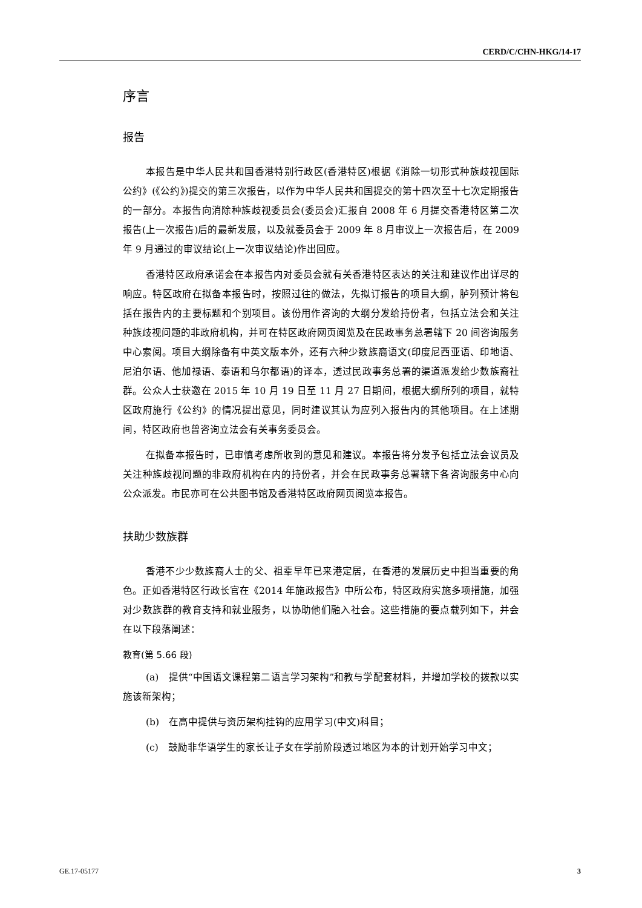CERD/C/CHN-HKG/14-17
序言
报告
本报告是中华人民共和国香港特别行政区(香港特区)根据《消除一切形式种族歧视国际公约》(《公约》)提交的第三次报告，以作为中华人民共和国提交的第十四次至十七次定期报告的一部分。本报告向消除种族歧视委员会(委员会)汇报自 2008 年 6 月提交香港特区第二次报告(上一次报告)后的最新发展，以及就委员会于 2009 年 8 月审议上一次报告后，在 2009 年 9 月通过的审议结论(上一次审议结论)作出回应。
香港特区政府承诺会在本报告内对委员会就有关香港特区表达的关注和建议作出详尽的响应。特区政府在拟备本报告时，按照过往的做法，先拟订报告的项目大纲，胪列预计将包括在报告内的主要标题和个别项目。该份用作咨询的大纲分发给持份者，包括立法会和关注种族歧视问题的非政府机构，并可在特区政府网页阅览及在民政事务总署辖下 20 间咨询服务中心索阅。项目大纲除备有中英文版本外，还有六种少数族裔语文(印度尼西亚语、印地语、尼泊尔语、他加禄语、泰语和乌尔都语)的译本，透过民政事务总署的渠道派发给少数族裔社群。公众人士获邀在 2015 年 10 月 19 日至 11 月 27 日期间，根据大纲所列的项目，就特区政府施行《公约》的情况提出意见，同时建议其认为应列入报告内的其他项目。在上述期间，特区政府也曾咨询立法会有关事务委员会。
在拟备本报告时，已审慎考虑所收到的意见和建议。本报告将分发予包括立法会议员及关注种族歧视问题的非政府机构在内的持份者，并会在民政事务总署辖下各咨询服务中心向公众派发。市民亦可在公共图书馆及香港特区政府网页阅览本报告。
扶助少数族群
香港不少少数族裔人士的父、祖辈早年已来港定居，在香港的发展历史中担当重要的角色。正如香港特区行政长官在《2014 年施政报告》中所公布，特区政府实施多项措施，加强对少数族群的教育支持和就业服务，以协助他们融入社会。这些措施的要点载列如下，并会在以下段落阐述：
教育(第 5.66 段)
(a)　提供“中国语文课程第二语言学习架构”和教与学配套材料，并增加学校的拨款以实施该新架构；
(b)　在高中提供与资历架构挂钩的应用学习(中文)科目；
(c)　鼓励非华语学生的家长让子女在学前阶段透过地区为本的计划开始学习中文；
GE.17-05177 3